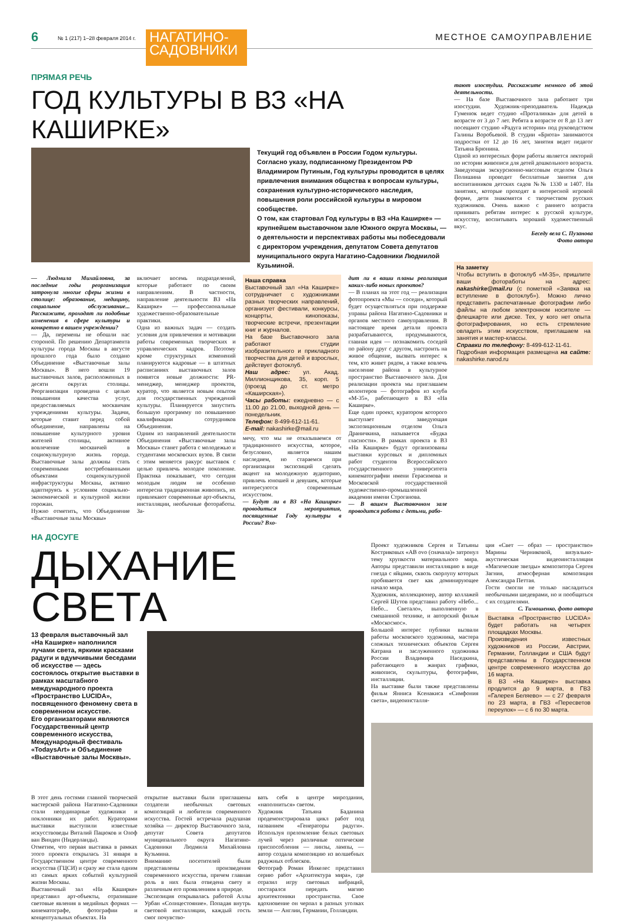6
№ 1 (217) 1–28 февраля 2014 г.
НАГАТИНО-
САДОВНИКИ
МЕСТНОЕ САМОУПРАВЛЕНИЕ
ПРЯМАЯ РЕЧЬ
ГОД КУЛЬТУРЫ В ВЗ «НА КАШИРКЕ»
Текущий год объявлен в России Годом культуры. Согласно указу, подписанному Президентом РФ Владимиром Путиным, Год культуры проводится в целях привлечения внимания общества к вопросам культуры, сохранения культурно-исторического наследия, повышения роли российской культуры в мировом сообществе.
О том, как стартовал Год культуры в ВЗ «На Каширке» — крупнейшем выставочном зале Южного округа Москвы, — о деятельности и перспективах работы мы побеседовали с директором учреждения, депутатом Совета депутатов муниципального округа Нагатино-Садовники Людмилой Кузьминой.
— Людмила Михайловна, за последние годы реорганизация затронула многие сферы жизни в столице: образование, медицину, социальное обслуживание... Расскажите, проходят ли подобные изменения в сфере культуры и конкретно в вашем учреждении?
— Да, перемены не обошли нас стороной. По решению Департамента культуры города Москвы в августе прошлого года было создано Объединение «Выставочные залы Москвы». В него вошли 19 выставочных залов, расположенных в десяти округах столицы. Реорганизация проведена с целью повышения качества услуг, предоставляемых москвичам учреждениями культуры. Задачи, которые ставит перед собой объединение, направлены на повышение культурного уровня жителей столицы, активное вовлечение москвичей в социокультурную жизнь города. Выставочные залы должны стать современными востребованными объектами социокультурной инфраструктуры Москвы, активно адаптируясь к условиям социально-экономической и культурной жизни горожан.
Нужно отметить, что Объединение «Выставочные залы Москвы»
включает восемь подразделений, которые работают по своим направлениям. В частности, направление деятельности ВЗ «На Каширке» — профессиональные художественно-образовательные практики.
Одна из важных задач — создать условия для привлечения и мотивации работы современных творческих и управленческих кадров. Поэтому кроме структурных изменений планируются кадровые — в штатных расписаниях выставочных залов появятся новые должности: PR-менеджер, менеджер проектов, куратор, что является новым опытом для государственных учреждений культуры. Планируется запустить большую программу по повышению квалификации сотрудников Объединения.
Одним из направлений деятельности Объединения «Выставочные залы Москвы» станет работа с молодежью и студентами московских вузов. В связи с этим меняется ракурс выставок с целью привлечь молодое поколение. Практика показывает, что сегодня молодым людям не особенно интересна традиционная живопись, их привлекают современные арт-объекты, инсталляции, необычные фоторaботы. За-
Наша справка
Выставочный зал «На Каширке» сотрудничает с художниками разных творческих направлений, организует фестивали, конкурсы, концерты, кинопоказы, творческие встречи, презентации книг и журналов.
На базе Выставочного зала работают студии изобразительного и прикладного творчества для детей и взрослых, действует фотоклуб.
Наш адрес: ул. Акад. Миллионщикова, 35, корп. 5 (проезд до ст. метро «Каширская»).
Часы работы: ежедневно — с 11.00 до 21.00, выходной день — понедельник.
Телефон: 8-499-612-11-61.
E-mail: nakashirke@mail.ru
мечу, что мы не отказываемся от традиционного искусства, которое, безусловно, является нашим наследием, но стараемся при организации экспозиций сделать акцент на молодежную аудиторию, привлечь юношей и девушек, которые интересуются современным искусством.
— Будут ли в ВЗ «На Каширке» проводиться мероприятия, посвященные Году культуры в России? Вхо-
дит ли в ваши планы реализация каких-либо новых проектов?
— В планах на этот год — реализация фотопроекта «Мы — соседи», который будет осуществляться при поддержке управы района Нагатино-Садовники и органов местного самоуправления. В настоящее время детали проекта разрабатываются, продумываются, главная идея — познакомить соседей по району друг с другом, настроить на живое общение, вызвать интерес к тем, кто живет рядом, а также вовлечь население района в культурное пространство Выставочного зала. Для реализации проекта мы приглашаем волонтеров — фотографов из клуба «М-35», работающего в ВЗ «На Каширке».
Еще один проект, куратором которого выступает заведующая экспозиционным отделом Ольга Драничкина, называется «Будка гласности». В рамках проекта в ВЗ «На Каширке» будут организованы выставки курсовых и дипломных работ студентов Всероссийского государственного университета кинематографии имени Герасимова и Московской государственной художественно-промышленной академии имени Строганова.
— В вашем Выставочном зале проводится работа с детьми, рабо-
тают изостудии. Расскажите немного об этой деятельности.
— На базе Выставочного зала работают три изостудии. Художник-преподаватель Надежда Гуменюк ведет студию «Проталинка» для детей в возрасте от 3 до 7 лет. Ребята в возрасте от 8 до 13 лет посещают студию «Радуга истории» под руководством Галины Воробьевой. В студии «Брюта» занимаются подростки от 12 до 16 лет, занятия ведет педагог Татьяна Брюнина.
Одной из интересных форм работы является лекторий по истории живописи для детей дошкольного возраста. Заведующая экскурсионно-массовым отделом Ольга Полишина проводит бесплатные занятия для воспитанников детских садов №№ 1330 и 1407. На занятиях, которые проходят в интересной игровой форме, дети знакомятся с творчеством русских художников. Очень важно с раннего возраста прививать ребятам интерес к русской культуре, искусству, воспитывать хороший художественный вкус.
Беседу вела С. Пузанова
Фото автора
На заметку
Чтобы вступить в фотоклуб «М-35», пришлите ваши фоторaботы на адрес: nakashirke@mail.ru (с пометкой «Заявка на вступление в фотоклуб»). Можно лично представить распечатанные фотографии либо файлы на любом электронном носителе — флешкарте или диске. Тех, у кого нет опыта фотографирования, но есть стремление овладеть этим искусством, приглашаем на занятия и мастер-классы.
Справки по телефону: 8-499-612-11-61.
Подробная информация размещена на сайте: nakashirke.narod.ru
НА ДОСУГЕ
ДЫХАНИЕ СВЕТА
13 февраля выставочный зал «На Каширке» наполнился лучами света, яркими красками радуги и вдумчивыми беседами об искусстве — здесь состоялось открытие выставки в рамках масштабного международного проекта «Пространство LUCIDA», посвященного феномену света в современном искусстве.
Его организаторами являются Государственный центр современного искусства, Международный фестиваль «TodaysArt» и Объединение «Выставочные залы Москвы».
В этот день гостями главной творческой мастерской района Нагатино-Садовники стали неординарные художники и поклонники их работ. Кураторами выставки выступили известные искусствоведы Виталий Пацюков и Олоф ван Винден (Нидерланды).
Отметим, что первая выставка в рамках этого проекта открылась 31 января в Государственном центре современного искусства (ГЦСИ) и сразу же стала одним из самых ярких событий культурной жизни Москвы.
Выставочный зал «На Каширке» представил арт-объекты, отразившие световые явления в медийных формах — кинематографе, фотографии и концептуальных объектах. На
открытие выставки были приглашены создатели необычных световых композиций и любители современного искусства. Гостей встречала радушная хозяйка — директор Выставочного зала, депутат Совета депутатов муниципального округа Нагатино-Садовники Людмила Михайловна Кузьмина.
Вниманию посетителей были представлены произведения современного искусства, причем главная роль в них была отведена свету и различным его проявлениям в природе.
Экспозиция открывалась работой Аллы Урбан «Солнцестояние». Попадая внутрь световой инсталляции, каждый гость смог почувство-
вать себя в центре мироздания, «наполниться» светом.
Художник Татьяна Баданина продемонстрировала цикл работ под названием «Генераторы радуги». Используя преломление белых световых лучей через различные оптические приспособления — линзы, лампы, — автор создала композицию из волшебных радужных отблесков.
Фотограф Роман Инкелес представил серию работ «Архитектура мира», где отразил игру световых вибраций, постарался передать магию архитектоники пространства. Свое вдохновение он черпал в разных уголках земли — Англии, Германии, Голландии.
Проект художников Сергея и Татьяны Костриковых «AB ovo (сначала)» затронул тему хрупкости материального мира. Авторы представили инсталляцию в виде гнезда с яйцами, сквозь скорлупу которых пробивается свет как доминирующее начало мира.
Художник, коллекционер, автор коллажей Сергей Шутов представил работу «Небо... Небо... Светало», выполненную в смешанной технике, и авторский фильм «Москосмос».
Большой интерес публики вызвали работы московского художника, мастера сложных технических объектов Сергея Катрана и заслуженного художника России Владимира Наседкина, работающего в жанрах графики, живописи, скульптуры, фотографии, инсталляции.
На выставке были также представлены фильм Янниса Ксенакиса «Симфония света», видеоинсталля-
ция «Свет — образ — пространство» Марины Черниковой, визуально-акустическая видеоинсталляция «Магические звезды» композитора Сергея Загния, атмосферная композиция Александра Петтая.
Гости смогли не только насладиться необычными шедеврами, но и пообщаться с их создателями.
С. Тимошенко, фото автора
Выставка «Пространство LUCIDA» будет работать на четырех площадках Москвы.
Произведения известных художников из России, Австрии, Германии, Голландии и США будут представлены в Государственном центре современного искусства до 16 марта.
В ВЗ «На Каширке» выставка продлится до 9 марта, в ГВЗ «Галерея Беляево» — с 27 февраля по 23 марта, в ГВЗ «Пересветов переулок» — с 6 по 30 марта.